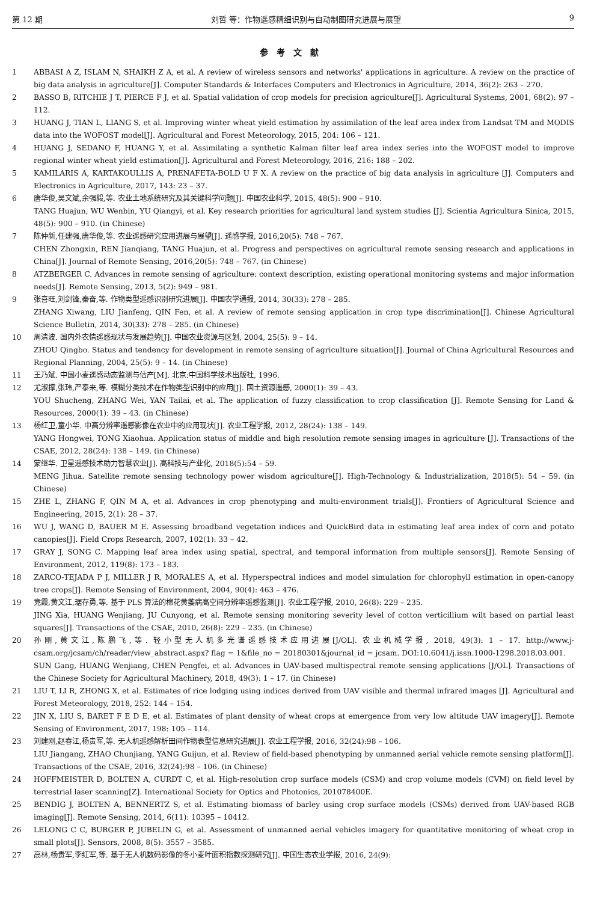第 12 期 刘哲 等：作物遥感精细识别与自动制图研究进展与展望 9
参考文献
1 ABBASI A Z, ISLAM N, SHAIKH Z A, et al. A review of wireless sensors and networks' applications in agriculture. A review on the practice of big data analysis in agriculture[J]. Computer Standards & Interfaces Computers and Electronics in Agriculture, 2014, 36(2): 263 – 270.
2 BASSO B, RITCHIE J T, PIERCE F J, et al. Spatial validation of crop models for precision agriculture[J]. Agricultural Systems, 2001, 68(2): 97 – 112.
3 HUANG J, TIAN L, LIANG S, et al. Improving winter wheat yield estimation by assimilation of the leaf area index from Landsat TM and MODIS data into the WOFOST model[J]. Agricultural and Forest Meteorology, 2015, 204: 106 – 121.
4 HUANG J, SEDANO F, HUANG Y, et al. Assimilating a synthetic Kalman filter leaf area index series into the WOFOST model to improve regional winter wheat yield estimation[J]. Agricultural and Forest Meteorology, 2016, 216: 188 – 202.
5 KAMILARIS A, KARTAKOULLIS A, PRENAFETA-BOLD U F X. A review on the practice of big data analysis in agriculture [J]. Computers and Electronics in Agriculture, 2017, 143: 23 – 37.
6 唐华俊,吴文斌,余强毅,等. 农业土地系统研究及其关键科学问题[J]. 中国农业科学, 2015, 48(5): 900 – 910.
TANG Huajun, WU Wenbin, YU Qiangyi, et al. Key research priorities for agricultural land system studies [J]. Scientia Agricultura Sinica, 2015, 48(5): 900 – 910. (in Chinese)
7 陈仲新,任建强,唐华俊,等. 农业遥感研究应用进展与展望[J]. 遥感学报, 2016,20(5): 748 – 767.
CHEN Zhongxin, REN Jianqiang, TANG Huajun, et al. Progress and perspectives on agricultural remote sensing research and applications in China[J]. Journal of Remote Sensing, 2016,20(5): 748 – 767. (in Chinese)
8 ATZBERGER C. Advances in remote sensing of agriculture: context description, existing operational monitoring systems and major information needs[J]. Remote Sensing, 2013, 5(2): 949 – 981.
9 张喜旺,刘剑锋,秦奋,等. 作物类型遥感识别研究进展[J]. 中国农学通报, 2014, 30(33): 278 – 285.
ZHANG Xiwang, LIU Jianfeng, QIN Fen, et al. A review of remote sensing application in crop type discrimination[J]. Chinese Agricultural Science Bulletin, 2014, 30(33): 278 – 285. (in Chinese)
10 周清波. 国内外农情遥感现状与发展趋势[J]. 中国农业资源与区划, 2004, 25(5): 9 – 14.
ZHOU Qingbo. Status and tendency for development in remote sensing of agriculture situation[J]. Journal of China Agricultural Resources and Regional Planning, 2004, 25(5): 9 – 14. (in Chinese)
11 王乃斌. 中国小麦遥感动态监测与估产[M]. 北京:中国科学技术出版社, 1996.
12 尤淑撑,张玮,严泰来,等. 模糊分类技术在作物类型识别中的应用[J]. 国土资源遥感, 2000(1): 39 – 43.
YOU Shucheng, ZHANG Wei, YAN Tailai, et al. The application of fuzzy classification to crop classification [J]. Remote Sensing for Land & Resources, 2000(1): 39 – 43. (in Chinese)
13 杨红卫,童小华. 中高分辨率遥感影像在农业中的应用现状[J]. 农业工程学报, 2012, 28(24): 138 – 149.
YANG Hongwei, TONG Xiaohua. Application status of middle and high resolution remote sensing images in agriculture [J]. Transactions of the CSAE, 2012, 28(24): 138 – 149. (in Chinese)
14 蒙继华. 卫星遥感技术助力智慧农业[J]. 高科技与产业化, 2018(5):54 – 59.
MENG Jihua. Satellite remote sensing technology power wisdom agriculture[J]. High-Technology & Industrialization, 2018(5): 54 – 59. (in Chinese)
15 ZHE L, ZHANG F, QIN M A, et al. Advances in crop phenotyping and multi-environment trials[J]. Frontiers of Agricultural Science and Engineering, 2015, 2(1): 28 – 37.
16 WU J, WANG D, BAUER M E. Assessing broadband vegetation indices and QuickBird data in estimating leaf area index of corn and potato canopies[J]. Field Crops Research, 2007, 102(1): 33 – 42.
17 GRAY J, SONG C. Mapping leaf area index using spatial, spectral, and temporal information from multiple sensors[J]. Remote Sensing of Environment, 2012, 119(8): 173 – 183.
18 ZARCO-TEJADA P J, MILLER J R, MORALES A, et al. Hyperspectral indices and model simulation for chlorophyll estimation in open-canopy tree crops[J]. Remote Sensing of Environment, 2004, 90(4): 463 – 476.
19 竞霞,黄文江,琚存勇,等. 基于 PLS 算法的棉花黄萎病高空间分辨率遥感监测[J]. 农业工程学报, 2010, 26(8): 229 – 235.
JING Xia, HUANG Wenjiang, JU Cunyong, et al. Remote sensing monitoring severity level of cotton verticillium wilt based on partial least squares[J]. Transactions of the CSAE, 2010, 26(8): 229 – 235. (in Chinese)
20 孙刚,黄文江,陈鹏飞,等. 轻小型无人机多光谱遥感技术应用进展[J/OL]. 农业机械学报, 2018, 49(3): 1 – 17. http://www.j-csam.org/jcsam/ch/reader/view_abstract.aspx? flag = 1&file_no = 20180301&journal_id = jcsam. DOI:10.6041/j.issn.1000-1298.2018.03.001.
SUN Gang, HUANG Wenjiang, CHEN Pengfei, et al. Advances in UAV-based multispectral remote sensing applications [J/OL]. Transactions of the Chinese Society for Agricultural Machinery, 2018, 49(3): 1 – 17. (in Chinese)
21 LIU T, LI R, ZHONG X, et al. Estimates of rice lodging using indices derived from UAV visible and thermal infrared images [J]. Agricultural and Forest Meteorology, 2018, 252: 144 – 154.
22 JIN X, LIU S, BARET F E D E, et al. Estimates of plant density of wheat crops at emergence from very low altitude UAV imagery[J]. Remote Sensing of Environment, 2017, 198: 105 – 114.
23 刘建刚,赵春江,杨贵军,等. 无人机遥感解析田间作物表型信息研究进展[J]. 农业工程学报, 2016, 32(24):98 – 106.
LIU Jiangang, ZHAO Chunjiang, YANG Guijun, et al. Review of field-based phenotyping by unmanned aerial vehicle remote sensing platform[J]. Transactions of the CSAE, 2016, 32(24):98 – 106. (in Chinese)
24 HOFFMEISTER D, BOLTEN A, CURDT C, et al. High-resolution crop surface models (CSM) and crop volume models (CVM) on field level by terrestrial laser scanning[Z]. International Society for Optics and Photonics, 201078400E.
25 BENDIG J, BOLTEN A, BENNERTZ S, et al. Estimating biomass of barley using crop surface models (CSMs) derived from UAV-based RGB imaging[J]. Remote Sensing, 2014, 6(11): 10395 – 10412.
26 LELONG C C, BURGER P, JUBELIN G, et al. Assessment of unmanned aerial vehicles imagery for quantitative monitoring of wheat crop in small plots[J]. Sensors, 2008, 8(5): 3557 – 3585.
27 高林,杨贵军,李红军,等. 基于无人机数码影像的冬小麦叶面积指数探测研究[J]. 中国生态农业学报, 2016, 24(9):